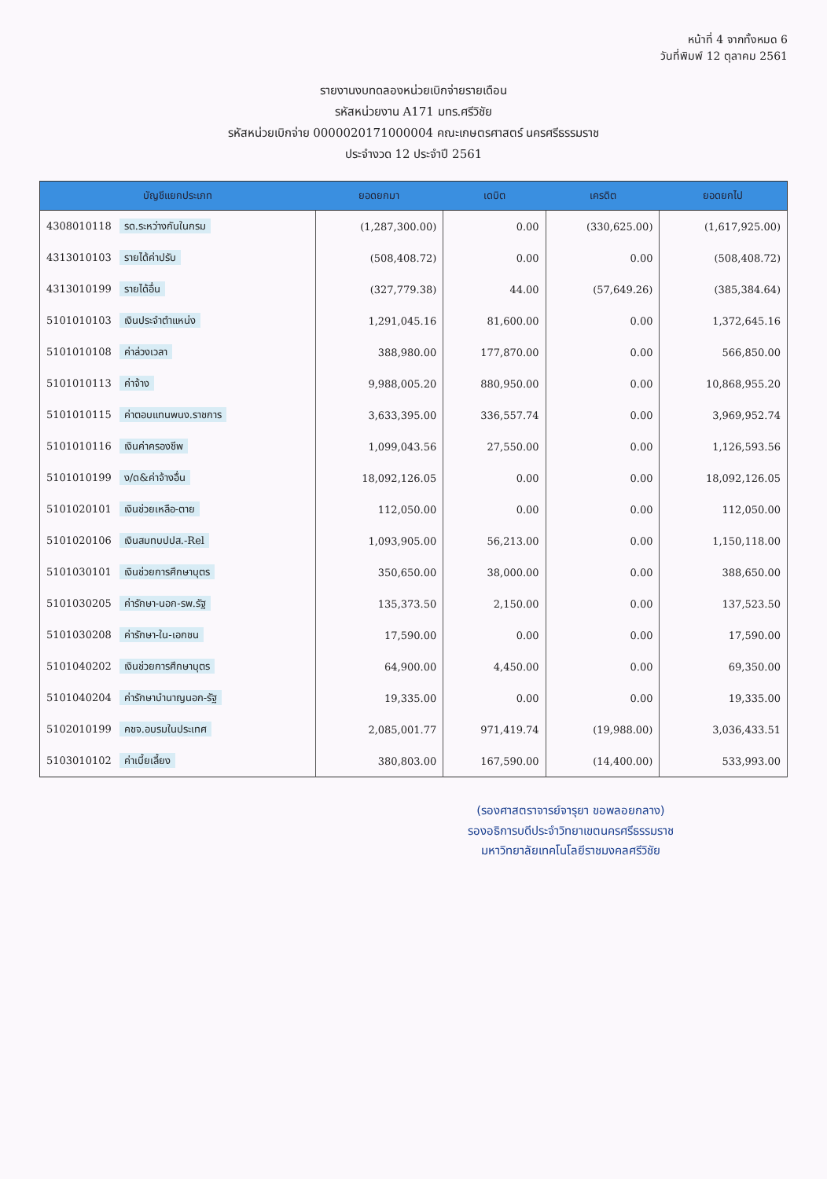หน้าที่ 4 จากทั้งหมด 6
วันที่พิมพ์ 12 ตุลาคม 2561
รายงานงบทดลองหน่วยเบิกจ่ายรายเดือน
รหัสหน่วยงาน A171 มทร.ศรีวิชัย
รหัสหน่วยเบิกจ่าย 0000020171000004 คณะเกษตรศาสตร์ นครศรีธรรมราช
ประจำงวด 12 ประจำปี 2561
| บัญชีแยกประเภท | ยอดยกมา | เดบิต | เครดิต | ยอดยกไป |
| --- | --- | --- | --- | --- |
| 4308010118 รด.ระหว่างกันในกรม | (1,287,300.00) | 0.00 | (330,625.00) | (1,617,925.00) |
| 4313010103 รายได้ค่าปรับ | (508,408.72) | 0.00 | 0.00 | (508,408.72) |
| 4313010199 รายได้อื่น | (327,779.38) | 44.00 | (57,649.26) | (385,384.64) |
| 5101010103 เงินประจำตำแหน่ง | 1,291,045.16 | 81,600.00 | 0.00 | 1,372,645.16 |
| 5101010108 ค่าล่วงเวลา | 388,980.00 | 177,870.00 | 0.00 | 566,850.00 |
| 5101010113 ค่าจ้าง | 9,988,005.20 | 880,950.00 | 0.00 | 10,868,955.20 |
| 5101010115 ค่าตอบแทนพนง.ราชการ | 3,633,395.00 | 336,557.74 | 0.00 | 3,969,952.74 |
| 5101010116 เงินค่าครองชีพ | 1,099,043.56 | 27,550.00 | 0.00 | 1,126,593.56 |
| 5101010199 ง/ด&ค่าจ้างอื่น | 18,092,126.05 | 0.00 | 0.00 | 18,092,126.05 |
| 5101020101 เงินช่วยเหลือ-ตาย | 112,050.00 | 0.00 | 0.00 | 112,050.00 |
| 5101020106 เงินสมทบปปส.-Rel | 1,093,905.00 | 56,213.00 | 0.00 | 1,150,118.00 |
| 5101030101 เงินช่วยการศึกษาบุตร | 350,650.00 | 38,000.00 | 0.00 | 388,650.00 |
| 5101030205 ค่ารักษา-นอก-รพ.รัฐ | 135,373.50 | 2,150.00 | 0.00 | 137,523.50 |
| 5101030208 ค่ารักษา-ใน-เอกชน | 17,590.00 | 0.00 | 0.00 | 17,590.00 |
| 5101040202 เงินช่วยการศึกษาบุตร | 64,900.00 | 4,450.00 | 0.00 | 69,350.00 |
| 5101040204 ค่ารักษาบำนาญนอก-รัฐ | 19,335.00 | 0.00 | 0.00 | 19,335.00 |
| 5102010199 คชจ.อบรมในประเทศ | 2,085,001.77 | 971,419.74 | (19,988.00) | 3,036,433.51 |
| 5103010102 ค่าเบี้ยเลี้ยง | 380,803.00 | 167,590.00 | (14,400.00) | 533,993.00 |
(รองศาสตราจารย์จารุยา ขอพลอยกลาง)
รองอธิการบดีประจำวิทยาเขตนครศรีธรรมราช
มหาวิทยาลัยเทคโนโลยีราชมงคลศรีวิชัย